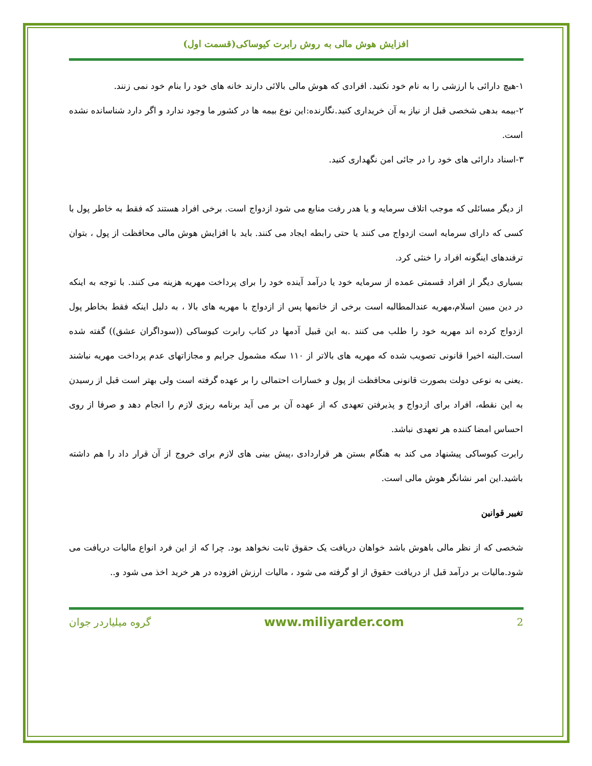افزایش هوش مالی به روش رابرت کیوساکی(قسمت اول)
۱-هیچ دارائی با ارزشی را به نام خود نکنید. افرادی که هوش مالی بالائی دارند خانه های خود را بنام خود نمی زنند.
۲-بیمه بدهی شخصی قبل از نیاز به آن خریداری کنید.نگارنده:این نوع بیمه ها در کشور ما وجود ندارد و اگر دارد شناسانده نشده است.
۳-اسناد دارائی های خود را در جائی امن نگهداری کنید.
از دیگر مسائلی که موجب اتلاف سرمایه و یا هدر رفت منابع می شود ازدواج است. برخی افراد هستند که فقط به خاطر پول با کسی که دارای سرمایه است ازدواج می کنند یا حتی رابطه ایجاد می کنند. باید با افزایش هوش مالی محافظت از پول ، بتوان ترفندهای اینگونه افراد را خنثی کرد.
بسیاری دیگر از افراد قسمتی عمده از سرمایه خود یا درآمد آینده خود را برای پرداخت مهریه هزینه می کنند. با توجه به اینکه در دین مبین اسلام،مهریه عندالمطالبه است برخی از خانمها پس از ازدواج با مهریه های بالا ، به دلیل اینکه فقط بخاطر پول ازدواج کرده اند مهریه خود را طلب می کنند .به این قبیل آدمها در کتاب رابرت کیوساکی ((سوداگران عشق)) گفته شده است.البته اخیرا قانونی تصویب شده که مهریه های بالاتر از ۱۱۰ سکه مشمول جرایم و مجازاتهای عدم پرداخت مهریه نباشند .یعنی به نوعی دولت بصورت قانونی محافظت از پول و خسارات احتمالی را بر عهده گرفته است ولی بهتر است قبل از رسیدن به این نقطه، افراد برای ازدواج و پذیرفتن تعهدی که از عهده آن بر می آید برنامه ریزی لازم را انجام دهد و صرفا از روی احساس امضا کننده هر تعهدی نباشد.
رابرت کیوساکی پیشنهاد می کند به هنگام بستن هر قراردادی ،پیش بینی های لازم برای خروج از آن قرار داد را هم داشته باشید.این امر نشانگر هوش مالی است.
تغییر قوانین
شخصی که از نظر مالی باهوش باشد خواهان دریافت یک حقوق ثابت نخواهد بود. چرا که از این فرد انواع مالیات دریافت می شود.مالیات بر درآمد قبل از دریافت حقوق از او گرفته می شود ، مالیات ارزش افزوده در هر خرید اخذ می شود و..
2 www.miliyarder.com گروه میلیاردر جوان